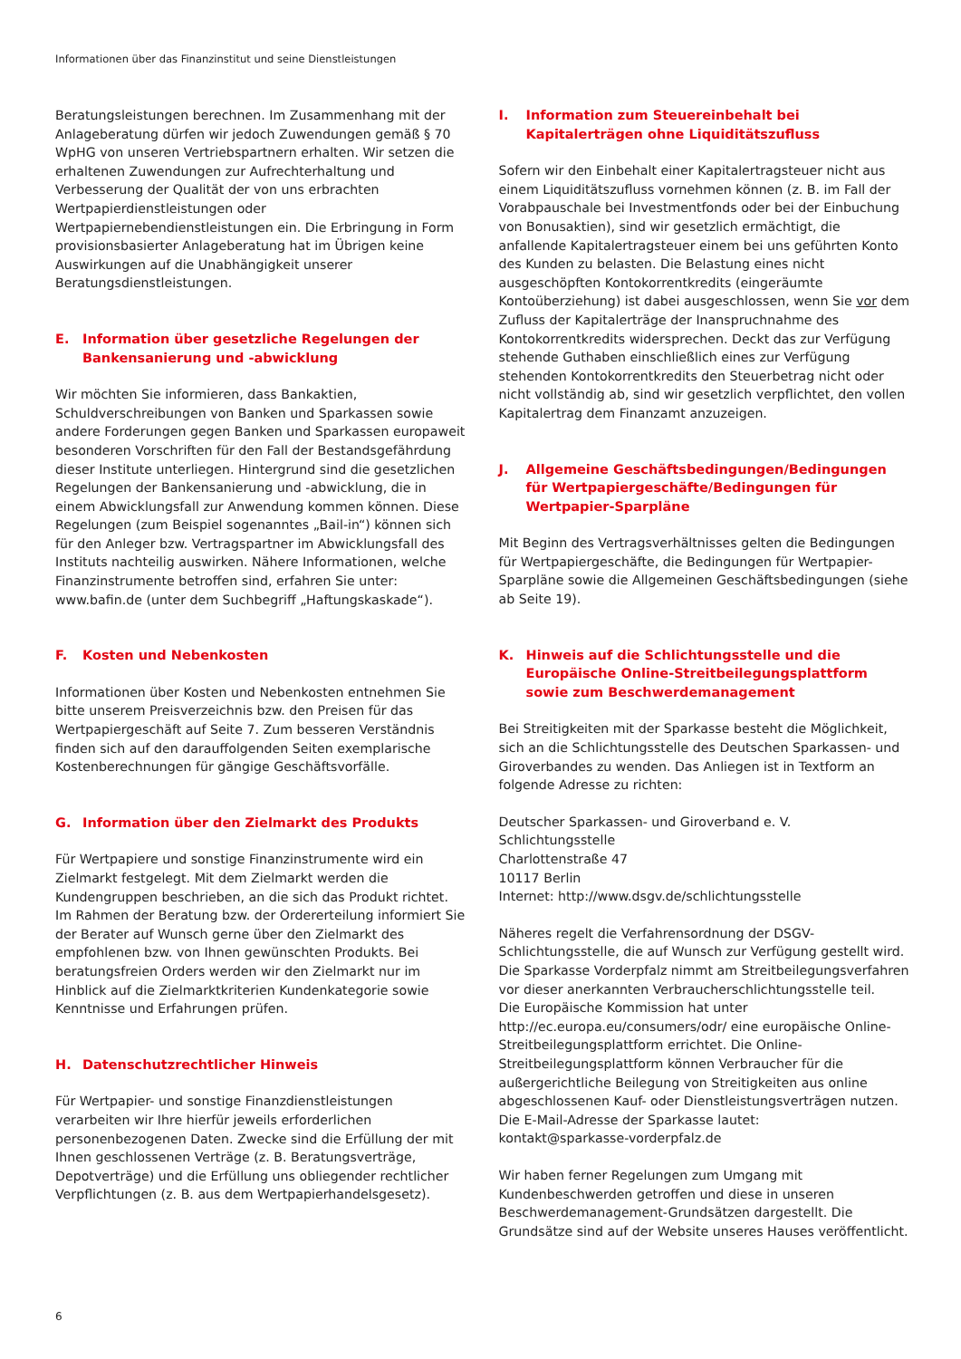Informationen über das Finanzinstitut und seine Dienstleistungen
Beratungsleistungen berechnen. Im Zusammenhang mit der Anlageberatung dürfen wir jedoch Zuwendungen gemäß § 70 WpHG von unseren Vertriebspartnern erhalten. Wir setzen die erhaltenen Zuwendungen zur Aufrechterhaltung und Verbesserung der Qualität der von uns erbrachten Wertpapierdienstleistungen oder Wertpapiernebendienstleistungen ein. Die Erbringung in Form provisionsbasierter Anlageberatung hat im Übrigen keine Auswirkungen auf die Unabhängigkeit unserer Beratungsdienstleistungen.
E. Information über gesetzliche Regelungen der Bankensanierung und -abwicklung
Wir möchten Sie informieren, dass Bankaktien, Schuldverschreibungen von Banken und Sparkassen sowie andere Forderungen gegen Banken und Sparkassen europaweit besonderen Vorschriften für den Fall der Bestandsgefährdung dieser Institute unterliegen. Hintergrund sind die gesetzlichen Regelungen der Bankensanierung und -abwicklung, die in einem Abwicklungsfall zur Anwendung kommen können. Diese Regelungen (zum Beispiel sogenanntes „Bail-in“) können sich für den Anleger bzw. Vertragspartner im Abwicklungsfall des Instituts nachteilig auswirken. Nähere Informationen, welche Finanzinstrumente betroffen sind, erfahren Sie unter: www.bafin.de (unter dem Suchbegriff „Haftungskaskade“).
F. Kosten und Nebenkosten
Informationen über Kosten und Nebenkosten entnehmen Sie bitte unserem Preisverzeichnis bzw. den Preisen für das Wertpapiergeschäft auf Seite 7. Zum besseren Verständnis finden sich auf den darauffolgenden Seiten exemplarische Kostenberechnungen für gängige Geschäftsvorfälle.
G. Information über den Zielmarkt des Produkts
Für Wertpapiere und sonstige Finanzinstrumente wird ein Zielmarkt festgelegt. Mit dem Zielmarkt werden die Kundengruppen beschrieben, an die sich das Produkt richtet. Im Rahmen der Beratung bzw. der Ordererteilung informiert Sie der Berater auf Wunsch gerne über den Zielmarkt des empfohlenen bzw. von Ihnen gewünschten Produkts. Bei beratungsfreien Orders werden wir den Zielmarkt nur im Hinblick auf die Zielmarktkriterien Kundenkategorie sowie Kenntnisse und Erfahrungen prüfen.
H. Datenschutzrechtlicher Hinweis
Für Wertpapier- und sonstige Finanzdienstleistungen verarbeiten wir Ihre hierfür jeweils erforderlichen personenbezogenen Daten. Zwecke sind die Erfüllung der mit Ihnen geschlossenen Verträge (z. B. Beratungsverträge, Depotverträge) und die Erfüllung uns obliegender rechtlicher Verpflichtungen (z. B. aus dem Wertpapierhandelsgesetz).
I. Information zum Steuereinbehalt bei Kapitalerträgen ohne Liquiditätszufluss
Sofern wir den Einbehalt einer Kapitalertragsteuer nicht aus einem Liquiditätszufluss vornehmen können (z. B. im Fall der Vorabpauschale bei Investmentfonds oder bei der Einbuchung von Bonusaktien), sind wir gesetzlich ermächtigt, die anfallende Kapitalertragsteuer einem bei uns geführten Konto des Kunden zu belasten. Die Belastung eines nicht ausgeschöpften Kontokorrentkredits (eingeräumte Kontoüberziehung) ist dabei ausgeschlossen, wenn Sie vor dem Zufluss der Kapitalerträge der Inanspruchnahme des Kontokorrentkredits widersprechen. Deckt das zur Verfügung stehende Guthaben einschließlich eines zur Verfügung stehenden Kontokorrentkredits den Steuerbetrag nicht oder nicht vollständig ab, sind wir gesetzlich verpflichtet, den vollen Kapitalertrag dem Finanzamt anzuzeigen.
J. Allgemeine Geschäftsbedingungen/Bedingungen für Wertpapiergeschäfte/Bedingungen für Wertpapier-Sparpläne
Mit Beginn des Vertragsverhältnisses gelten die Bedingungen für Wertpapiergeschäfte, die Bedingungen für Wertpapier-Sparpläne sowie die Allgemeinen Geschäftsbedingungen (siehe ab Seite 19).
K. Hinweis auf die Schlichtungsstelle und die Europäische Online-Streitbeilegungsplattform sowie zum Beschwerdemanagement
Bei Streitigkeiten mit der Sparkasse besteht die Möglichkeit, sich an die Schlichtungsstelle des Deutschen Sparkassen- und Giroverbandes zu wenden. Das Anliegen ist in Textform an folgende Adresse zu richten:
Deutscher Sparkassen- und Giroverband e. V.
Schlichtungsstelle
Charlottenstraße 47
10117 Berlin
Internet: http://www.dsgv.de/schlichtungsstelle
Näheres regelt die Verfahrensordnung der DSGV-Schlichtungsstelle, die auf Wunsch zur Verfügung gestellt wird. Die Sparkasse Vorderpfalz nimmt am Streitbeilegungsverfahren vor dieser anerkannten Verbraucherschlichtungsstelle teil.
Die Europäische Kommission hat unter http://ec.europa.eu/consumers/odr/ eine europäische Online-Streitbeilegungsplattform errichtet. Die Online-Streitbeilegungsplattform können Verbraucher für die außergerichtliche Beilegung von Streitigkeiten aus online abgeschlossenen Kauf- oder Dienstleistungsverträgen nutzen. Die E-Mail-Adresse der Sparkasse lautet:
kontakt@sparkasse-vorderpfalz.de
Wir haben ferner Regelungen zum Umgang mit Kundenbeschwerden getroffen und diese in unseren Beschwerdemanagement-Grundsätzen dargestellt. Die Grundsätze sind auf der Website unseres Hauses veröffentlicht.
6